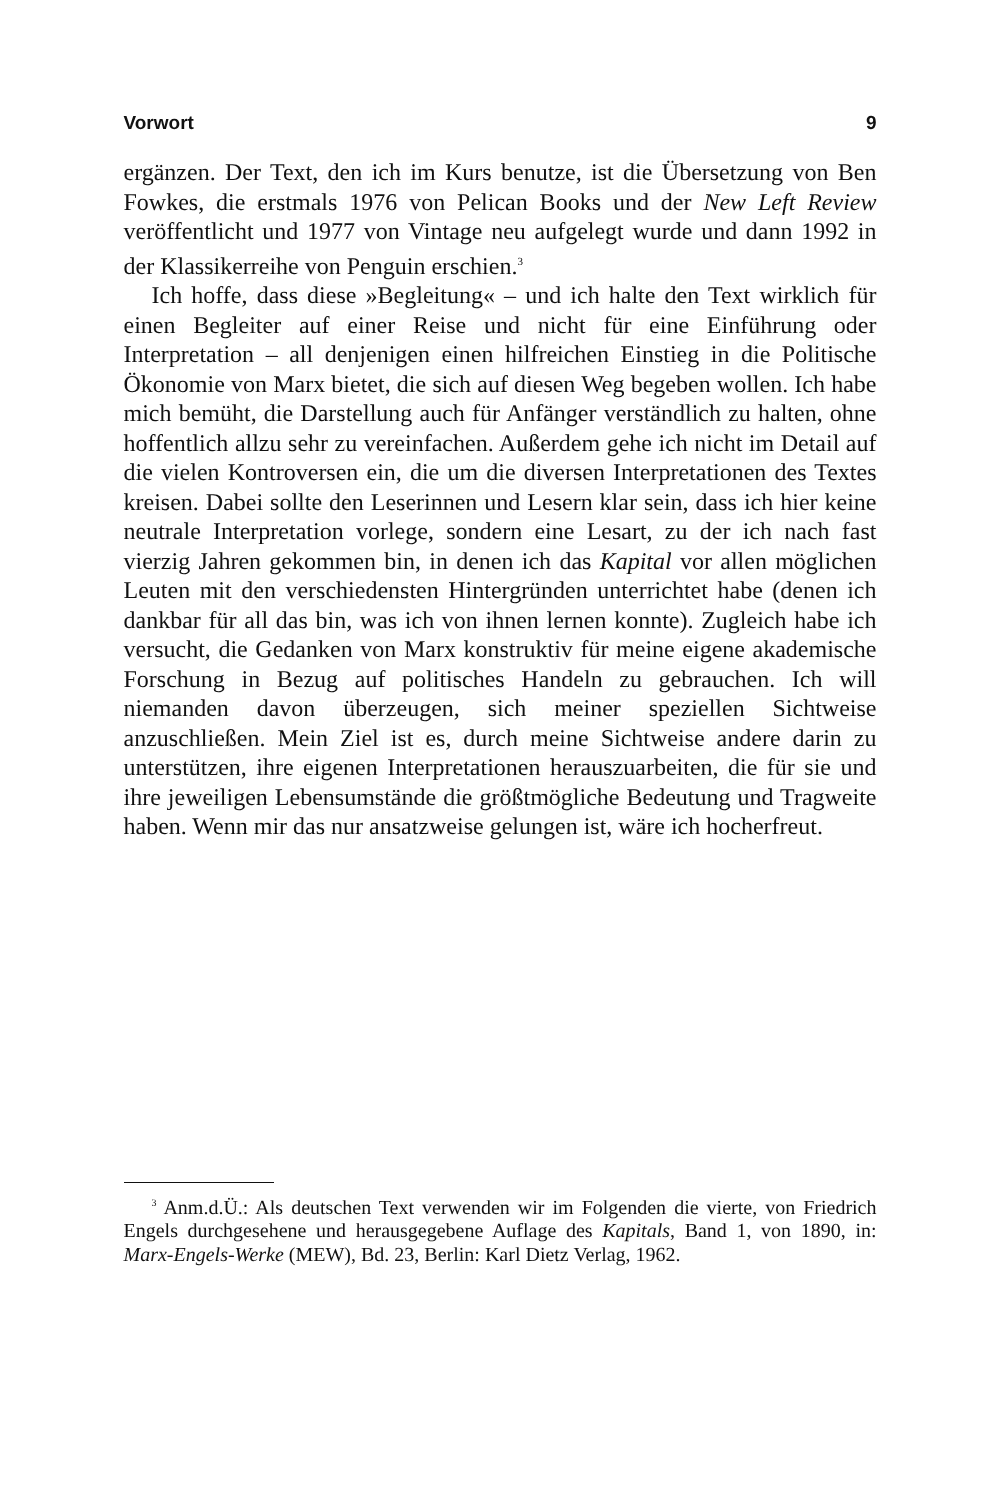Vorwort 9
ergänzen. Der Text, den ich im Kurs benutze, ist die Übersetzung von Ben Fowkes, die erstmals 1976 von Pelican Books und der New Left Review veröffentlicht und 1977 von Vintage neu aufgelegt wurde und dann 1992 in der Klassikerreihe von Penguin erschien.<sup>3</sup>
Ich hoffe, dass diese »Begleitung« – und ich halte den Text wirklich für einen Begleiter auf einer Reise und nicht für eine Einführung oder Interpretation – all denjenigen einen hilfreichen Einstieg in die Politische Ökonomie von Marx bietet, die sich auf diesen Weg begeben wollen. Ich habe mich bemüht, die Darstellung auch für Anfänger verständlich zu halten, ohne hoffentlich allzu sehr zu vereinfachen. Außerdem gehe ich nicht im Detail auf die vielen Kontroversen ein, die um die diversen Interpretationen des Textes kreisen. Dabei sollte den Leserinnen und Lesern klar sein, dass ich hier keine neutrale Interpretation vorlege, sondern eine Lesart, zu der ich nach fast vierzig Jahren gekommen bin, in denen ich das Kapital vor allen möglichen Leuten mit den verschiedensten Hintergründen unterrichtet habe (denen ich dankbar für all das bin, was ich von ihnen lernen konnte). Zugleich habe ich versucht, die Gedanken von Marx konstruktiv für meine eigene akademische Forschung in Bezug auf politisches Handeln zu gebrauchen. Ich will niemanden davon überzeugen, sich meiner speziellen Sichtweise anzuschließen. Mein Ziel ist es, durch meine Sichtweise andere darin zu unterstützen, ihre eigenen Interpretationen herauszuarbeiten, die für sie und ihre jeweiligen Lebensumstände die größtmögliche Bedeutung und Tragweite haben. Wenn mir das nur ansatzweise gelungen ist, wäre ich hocherfreut.
<sup>3</sup> Anm.d.Ü.: Als deutschen Text verwenden wir im Folgenden die vierte, von Friedrich Engels durchgesehene und herausgegebene Auflage des Kapitals, Band 1, von 1890, in: Marx-Engels-Werke (MEW), Bd. 23, Berlin: Karl Dietz Verlag, 1962.